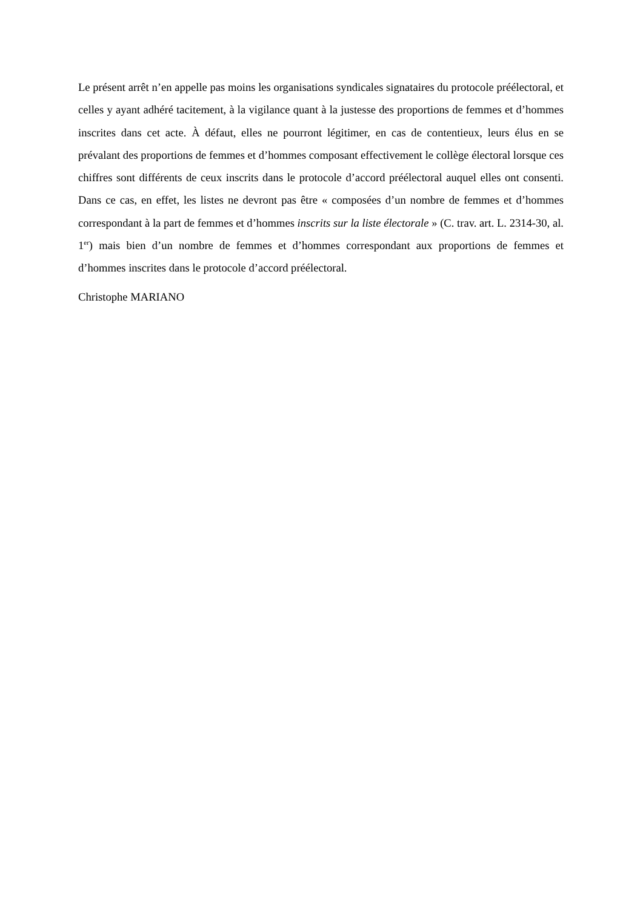Le présent arrêt n’en appelle pas moins les organisations syndicales signataires du protocole préélectoral, et celles y ayant adhéré tacitement, à la vigilance quant à la justesse des proportions de femmes et d’hommes inscrites dans cet acte. À défaut, elles ne pourront légitimer, en cas de contentieux, leurs élus en se prévalant des proportions de femmes et d’hommes composant effectivement le collège électoral lorsque ces chiffres sont différents de ceux inscrits dans le protocole d’accord préélectoral auquel elles ont consenti. Dans ce cas, en effet, les listes ne devront pas être « composées d’un nombre de femmes et d’hommes correspondant à la part de femmes et d’hommes inscrits sur la liste électorale » (C. trav. art. L. 2314-30, al. 1<sup>er</sup>) mais bien d’un nombre de femmes et d’hommes correspondant aux proportions de femmes et d’hommes inscrites dans le protocole d’accord préélectoral.
Christophe MARIANO